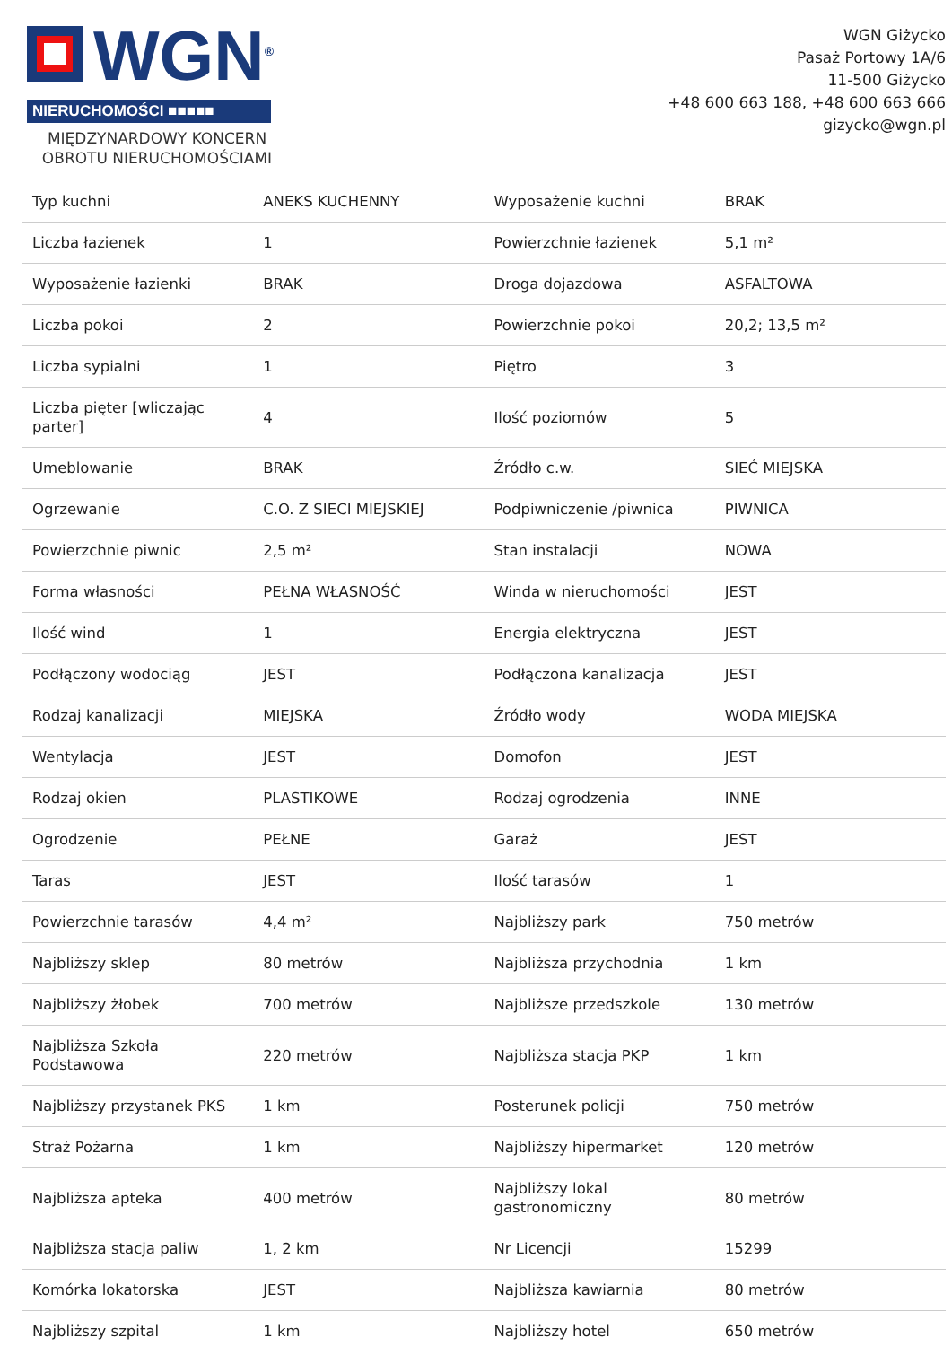WGN<sup>®</sup>
NIERUCHOMOŚCI ■■■■■
MIĘDZYNARDOWY KONCERN
OBROTU NIERUCHOMOŚCIAMI
WGN Giżycko
Pasaż Portowy 1A/6
11-500 Giżycko
+48 600 663 188, +48 600 663 666
gizycko@wgn.pl
| Typ kuchni | ANEKS KUCHENNY | Wyposażenie kuchni | BRAK |
| Liczba łazienek | 1 | Powierzchnie łazienek | 5,1 m² |
| Wyposażenie łazienki | BRAK | Droga dojazdowa | ASFALTOWA |
| Liczba pokoi | 2 | Powierzchnie pokoi | 20,2; 13,5 m² |
| Liczba sypialni | 1 | Piętro | 3 |
| Liczba pięter [wliczając parter] | 4 | Ilość poziomów | 5 |
| Umeblowanie | BRAK | Źródło c.w. | SIEĆ MIEJSKA |
| Ogrzewanie | C.O. Z SIECI MIEJSKIEJ | Podpiwniczenie /piwnica | PIWNICA |
| Powierzchnie piwnic | 2,5 m² | Stan instalacji | NOWA |
| Forma własności | PEŁNA WŁASNOŚĆ | Winda w nieruchomości | JEST |
| Ilość wind | 1 | Energia elektryczna | JEST |
| Podłączony wodociąg | JEST | Podłączona kanalizacja | JEST |
| Rodzaj kanalizacji | MIEJSKA | Źródło wody | WODA MIEJSKA |
| Wentylacja | JEST | Domofon | JEST |
| Rodzaj okien | PLASTIKOWE | Rodzaj ogrodzenia | INNE |
| Ogrodzenie | PEŁNE | Garaż | JEST |
| Taras | JEST | Ilość tarasów | 1 |
| Powierzchnie tarasów | 4,4 m² | Najbliższy park | 750 metrów |
| Najbliższy sklep | 80 metrów | Najbliższa przychodnia | 1 km |
| Najbliższy żłobek | 700 metrów | Najbliższe przedszkole | 130 metrów |
| Najbliższa Szkoła Podstawowa | 220 metrów | Najbliższa stacja PKP | 1 km |
| Najbliższy przystanek PKS | 1 km | Posterunek policji | 750 metrów |
| Straż Pożarna | 1 km | Najbliższy hipermarket | 120 metrów |
| Najbliższa apteka | 400 metrów | Najbliższy lokal gastronomiczny | 80 metrów |
| Najbliższa stacja paliw | 1, 2 km | Nr Licencji | 15299 |
| Komórka lokatorska | JEST | Najbliższa kawiarnia | 80 metrów |
| Najbliższy szpital | 1 km | Najbliższy hotel | 650 metrów |